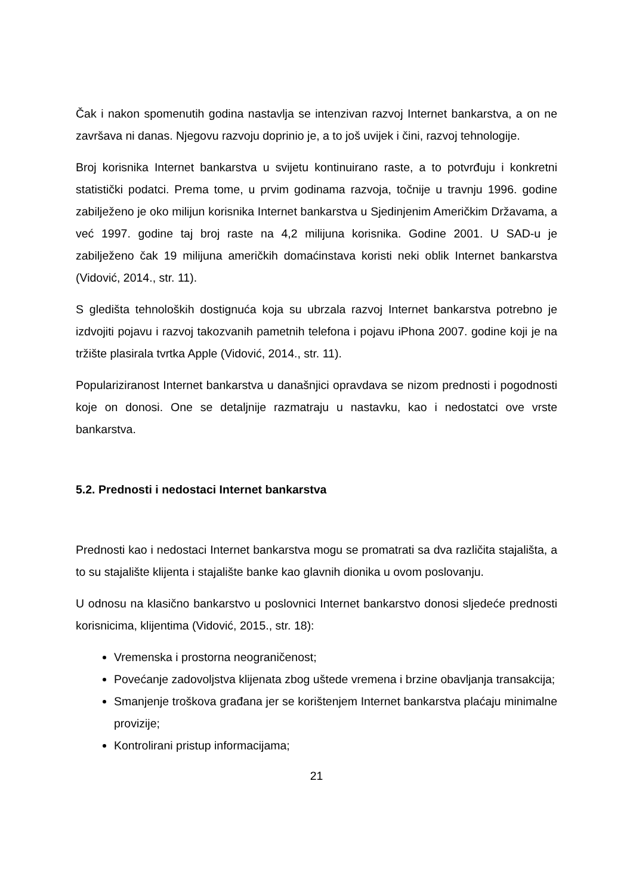Čak i nakon spomenutih godina nastavlja se intenzivan razvoj Internet bankarstva, a on ne završava ni danas. Njegovu razvoju doprinio je, a to još uvijek i čini, razvoj tehnologije.
Broj korisnika Internet bankarstva u svijetu kontinuirano raste, a to potvrđuju i konkretni statistički podatci. Prema tome, u prvim godinama razvoja, točnije u travnju 1996. godine zabilježeno je oko milijun korisnika Internet bankarstva u Sjedinjenim Američkim Državama, a već 1997. godine taj broj raste na 4,2 milijuna korisnika. Godine 2001. U SAD-u je zabilježeno čak 19 milijuna američkih domaćinstava koristi neki oblik Internet bankarstva (Vidović, 2014., str. 11).
S gledišta tehnoloških dostignuća koja su ubrzala razvoj Internet bankarstva potrebno je izdvojiti pojavu i razvoj takozvanih pametnih telefona i pojavu iPhona 2007. godine koji je na tržište plasirala tvrtka Apple (Vidović, 2014., str. 11).
Populariziranost Internet bankarstva u današnjici opravdava se nizom prednosti i pogodnosti koje on donosi. One se detaljnije razmatraju u nastavku, kao i nedostatci ove vrste bankarstva.
5.2. Prednosti i nedostaci Internet bankarstva
Prednosti kao i nedostaci Internet bankarstva mogu se promatrati sa dva različita stajališta, a to su stajalište klijenta i stajalište banke kao glavnih dionika u ovom poslovanju.
U odnosu na klasično bankarstvo u poslovnici Internet bankarstvo donosi sljedeće prednosti korisnicima, klijentima (Vidović, 2015., str. 18):
Vremenska i prostorna neograničenost;
Povećanje zadovoljstva klijenata zbog uštede vremena i brzine obavljanja transakcija;
Smanjenje troškova građana jer se korištenjem Internet bankarstva plaćaju minimalne provizije;
Kontrolirani pristup informacijama;
21